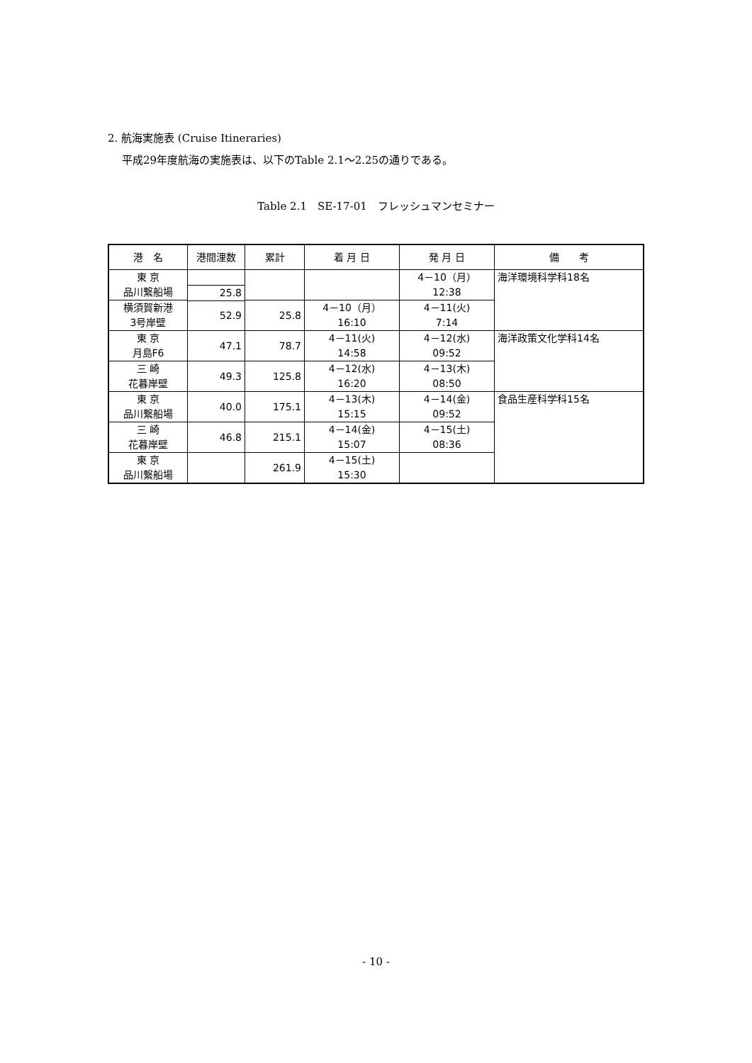2. 航海実施表 (Cruise Itineraries)
平成29年度航海の実施表は、以下のTable 2.1～2.25の通りである。
Table 2.1　SE-17-01　フレッシュマンセミナー
| 港 名 | 港間浬数 | 累計 | 着 月 日 | 発 月 日 | 備 考 |
| --- | --- | --- | --- | --- | --- |
| 東 京 品川繋船場 | | | | 4－10（月） 12:38 | 海洋環境科学科18名 |
| | 25.8 | | | | |
| 横須賀新港 3号岸壁 | | 25.8 | 4－10（月） 16:10 | 4－11(火) 7:14 | |
| | 52.9 | | | | |
| 東 京 月島F6 | | 78.7 | 4－11(火) 14:58 | 4－12(水) 09:52 | |
| | 47.1 | | | | 海洋政策文化学科14名 |
| 三 崎 花暮岸壁 | | 125.8 | 4－12(水) 16:20 | 4－13(木) 08:50 | |
| | 49.3 | | | | |
| 東 京 品川繋船場 | | 175.1 | 4－13(木) 15:15 | 4－14(金) 09:52 | |
| | 40.0 | | | | 食品生産科学科15名 |
| 三 崎 花暮岸壁 | | 215.1 | 4－14(金) 15:07 | 4－15(土) 08:36 | |
| | 46.8 | | | | |
| 東 京 品川繋船場 | | 261.9 | 4－15(土) 15:30 | | |
- 10 -